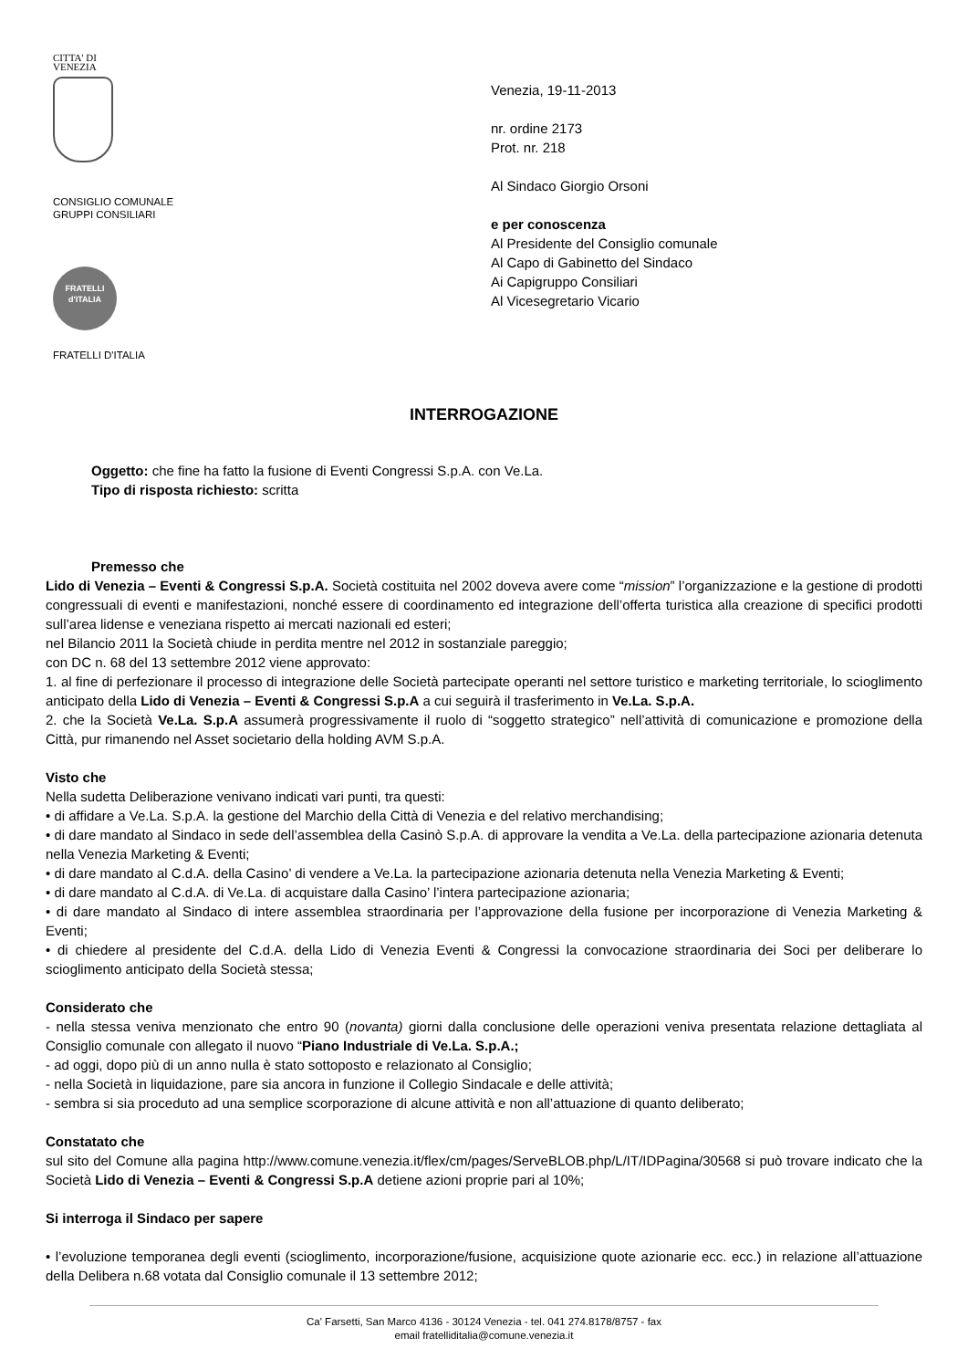CITTA' DI
VENEZIA
CONSIGLIO COMUNALE
GRUPPI CONSILIARI
FRATELLI
d'ITALIA
FRATELLI D'ITALIA
Venezia, 19-11-2013
nr. ordine 2173
Prot. nr. 218
Al Sindaco Giorgio Orsoni
e per conoscenza
Al Presidente del Consiglio comunale
Al Capo di Gabinetto del Sindaco
Ai Capigruppo Consiliari
Al Vicesegretario Vicario
INTERROGAZIONE
Oggetto: che fine ha fatto la fusione di Eventi Congressi S.p.A. con Ve.La.
Tipo di risposta richiesto: scritta
Premesso che
Lido di Venezia – Eventi & Congressi S.p.A. Società costituita nel 2002 doveva avere come “mission” l’organizzazione e la gestione di prodotti congressuali di eventi e manifestazioni, nonché essere di coordinamento ed integrazione dell’offerta turistica alla creazione di specifici prodotti sull’area lidense e veneziana rispetto ai mercati nazionali ed esteri;
nel Bilancio 2011 la Società chiude in perdita mentre nel 2012 in sostanziale pareggio;
con DC n. 68 del 13 settembre 2012 viene approvato:
1. al fine di perfezionare il processo di integrazione delle Società partecipate operanti nel settore turistico e marketing territoriale, lo scioglimento anticipato della Lido di Venezia – Eventi & Congressi S.p.A a cui seguirà il trasferimento in Ve.La. S.p.A.
2. che la Società Ve.La. S.p.A assumerà progressivamente il ruolo di “soggetto strategico” nell’attività di comunicazione e promozione della Città, pur rimanendo nel Asset societario della holding AVM S.p.A.
Visto che
Nella sudetta Deliberazione venivano indicati vari punti, tra questi:
• di affidare a Ve.La. S.p.A. la gestione del Marchio della Città di Venezia e del relativo merchandising;
• di dare mandato al Sindaco in sede dell’assemblea della Casinò S.p.A. di approvare la vendita a Ve.La. della partecipazione azionaria detenuta nella Venezia Marketing & Eventi;
• di dare mandato al C.d.A. della Casino’ di vendere a Ve.La. la partecipazione azionaria detenuta nella Venezia Marketing & Eventi;
• di dare mandato al C.d.A. di Ve.La. di acquistare dalla Casino’ l’intera partecipazione azionaria;
• di dare mandato al Sindaco di intere assemblea straordinaria per l’approvazione della fusione per incorporazione di Venezia Marketing & Eventi;
• di chiedere al presidente del C.d.A. della Lido di Venezia Eventi & Congressi la convocazione straordinaria dei Soci per deliberare lo scioglimento anticipato della Società stessa;
Considerato che
- nella stessa veniva menzionato che entro 90 (novanta) giorni dalla conclusione delle operazioni veniva presentata relazione dettagliata al Consiglio comunale con allegato il nuovo “Piano Industriale di Ve.La. S.p.A.;
- ad oggi, dopo più di un anno nulla è stato sottoposto e relazionato al Consiglio;
- nella Società in liquidazione, pare sia ancora in funzione il Collegio Sindacale e delle attività;
- sembra si sia proceduto ad una semplice scorporazione di alcune attività e non all’attuazione di quanto deliberato;
Constatato che
sul sito del Comune alla pagina http://www.comune.venezia.it/flex/cm/pages/ServeBLOB.php/L/IT/IDPagina/30568 si può trovare indicato che la Società Lido di Venezia – Eventi & Congressi S.p.A detiene azioni proprie pari al 10%;
Si interroga il Sindaco per sapere
• l’evoluzione temporanea degli eventi (scioglimento, incorporazione/fusione, acquisizione quote azionarie ecc. ecc.) in relazione all’attuazione della Delibera n.68 votata dal Consiglio comunale il 13 settembre 2012;
Ca' Farsetti, San Marco 4136 - 30124 Venezia - tel. 041 274.8178/8757 - fax
email fratelliditalia@comune.venezia.it